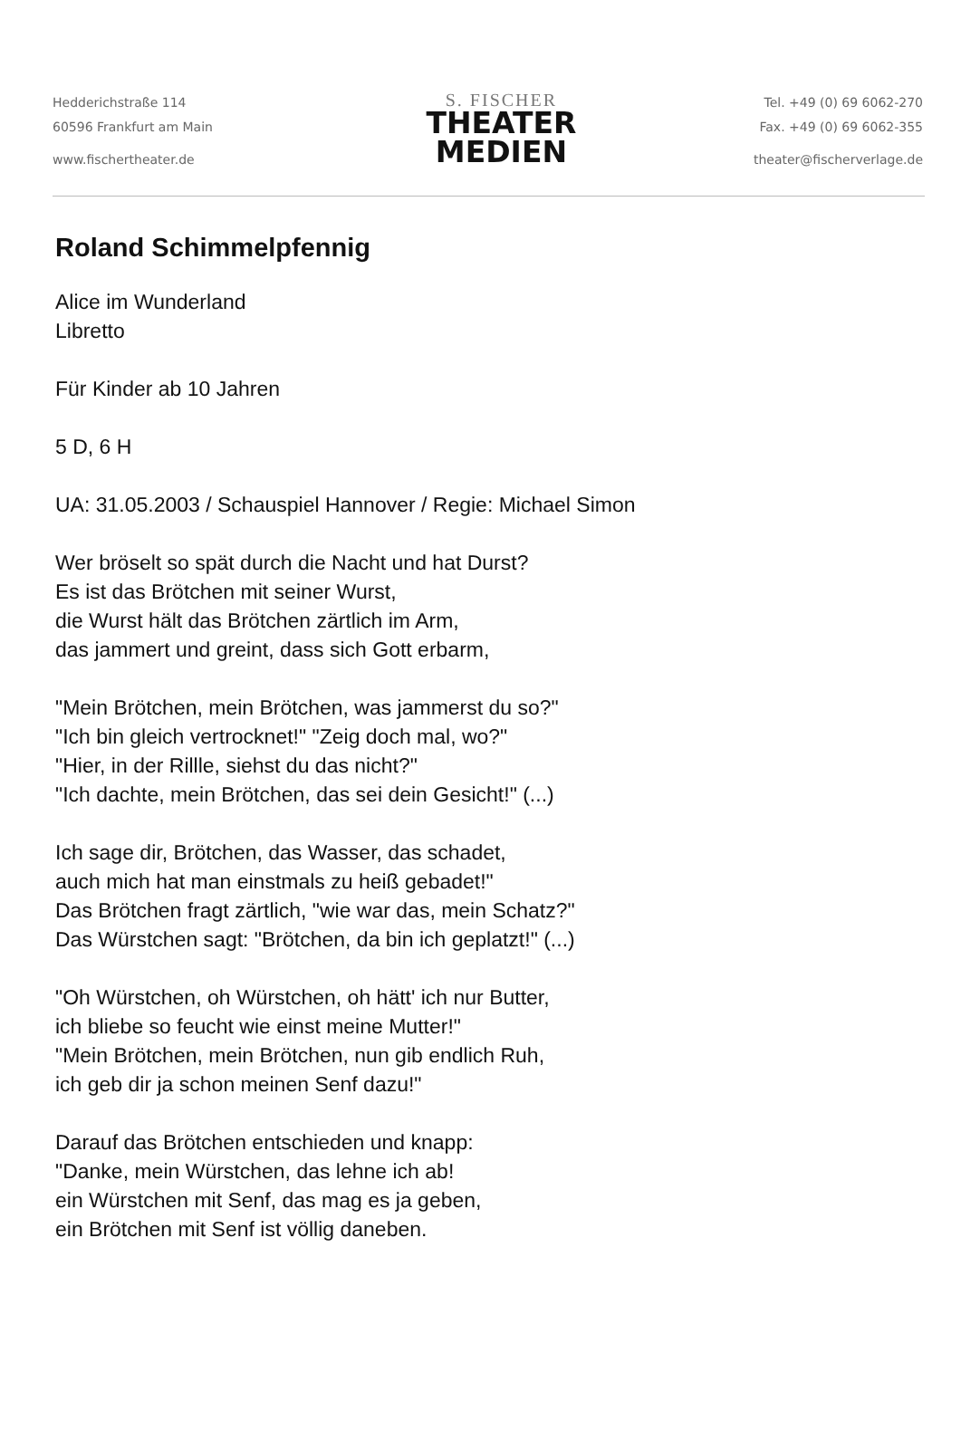Hedderichstraße 114
60596 Frankfurt am Main
www.fischertheater.de
S. FISCHER
THEATER
MEDIEN
Tel. +49 (0) 69 6062-270
Fax. +49 (0) 69 6062-355
theater@fischerverlage.de
Roland Schimmelpfennig
Alice im Wunderland
Libretto
Für Kinder ab 10 Jahren
5 D, 6 H
UA: 31.05.2003 / Schauspiel Hannover / Regie: Michael Simon
Wer bröselt so spät durch die Nacht und hat Durst?
Es ist das Brötchen mit seiner Wurst,
die Wurst hält das Brötchen zärtlich im Arm,
das jammert und greint, dass sich Gott erbarm,
"Mein Brötchen, mein Brötchen, was jammerst du so?"
"Ich bin gleich vertrocknet!" "Zeig doch mal, wo?"
"Hier, in der Rillle, siehst du das nicht?"
"Ich dachte, mein Brötchen, das sei dein Gesicht!" (...)
Ich sage dir, Brötchen, das Wasser, das schadet,
auch mich hat man einstmals zu heiß gebadet!"
Das Brötchen fragt zärtlich, "wie war das, mein Schatz?"
Das Würstchen sagt: "Brötchen, da bin ich geplatzt!" (...)
"Oh Würstchen, oh Würstchen, oh hätt' ich nur Butter,
ich bliebe so feucht wie einst meine Mutter!"
"Mein Brötchen, mein Brötchen, nun gib endlich Ruh,
ich geb dir ja schon meinen Senf dazu!"
Darauf das Brötchen entschieden und knapp:
"Danke, mein Würstchen, das lehne ich ab!
ein Würstchen mit Senf, das mag es ja geben,
ein Brötchen mit Senf ist völlig daneben.